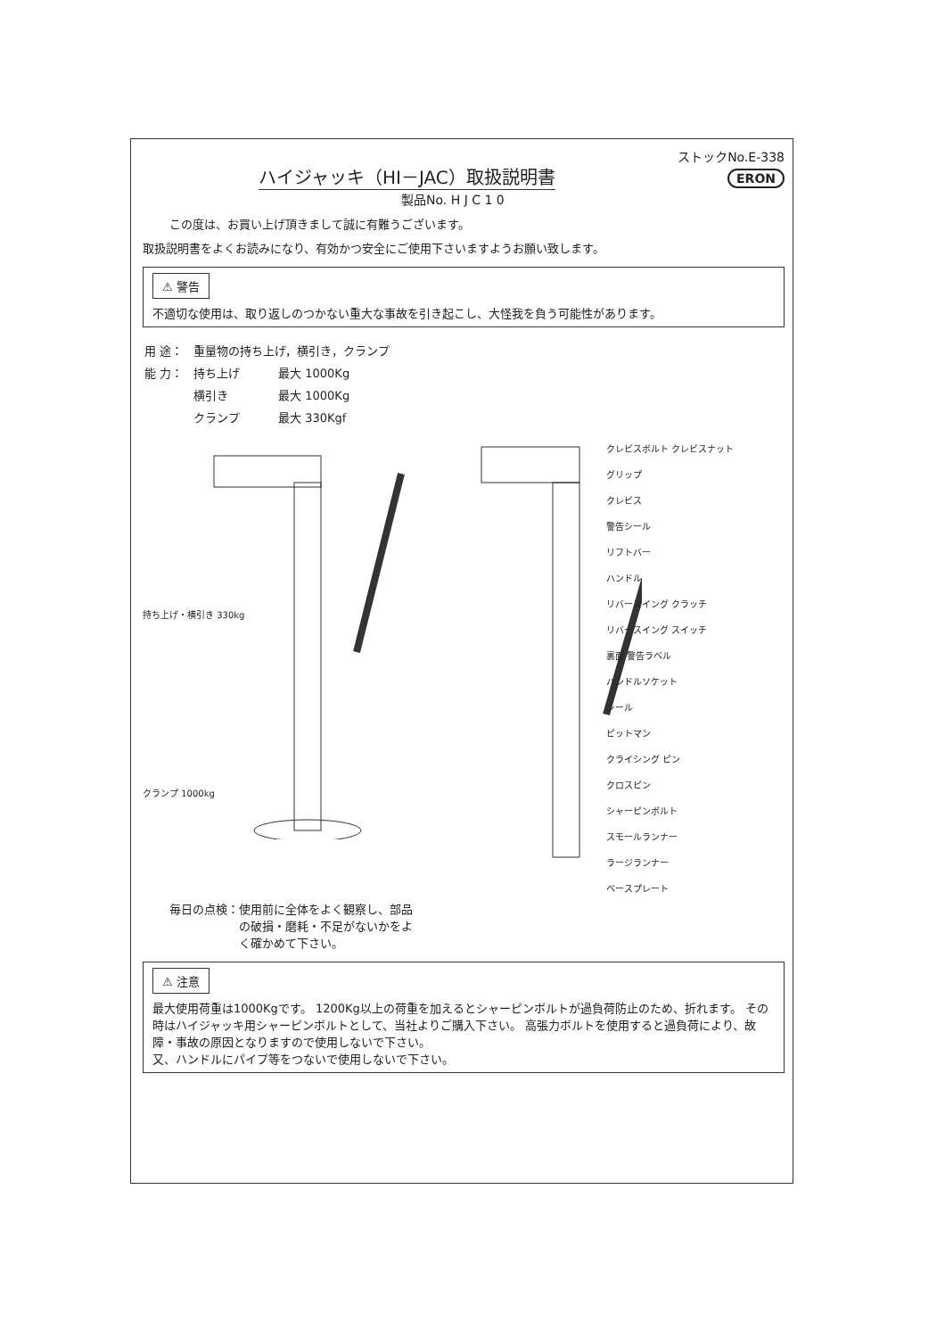ハイジャッキ（HI－JAC）取扱説明書
ストックNo.E-338
ERON
製品No. H J C 1 0
この度は、お買い上げ頂きまして誠に有難うございます。
取扱説明書をよくお読みになり、有効かつ安全にご使用下さいますようお願い致します。
⚠ 警告
不適切な使用は、取り返しのつかない重大な事故を引き起こし、大怪我を負う可能性があります。
| 用 途： | 重量物の持ち上げ，横引き，クランプ | |
| 能 力： | 持ち上げ | 最大 1000Kg |
| | 横引き | 最大 1000Kg |
| | クランプ | 最大 330Kgf |
持ち上げ・横引き 330kg
クランプ 1000kg
クレビスボルト クレビスナット
グリップ
クレビス
警告シール
リフトバー
ハンドル
リバースイング クラッチ
リバースイング スイッチ
裏面 警告ラベル
ハンドルソケット
シール
ピットマン
クライシング ピン
クロスピン
シャーピンボルト
スモールランナー
ラージランナー
ベースプレート
毎日の点検：使用前に全体をよく観察し、部品
　　　　　　の破損・磨耗・不足がないかをよ
　　　　　　く確かめて下さい。
⚠ 注意
最大使用荷重は1000Kgです。 1200Kg以上の荷重を加えるとシャーピンボルトが過負荷防止のため、折れます。 その時はハイジャッキ用シャーピンボルトとして、当社よりご購入下さい。 高張力ボルトを使用すると過負荷により、故障・事故の原因となりますので使用しないで下さい。
又、ハンドルにパイプ等をつないで使用しないで下さい。